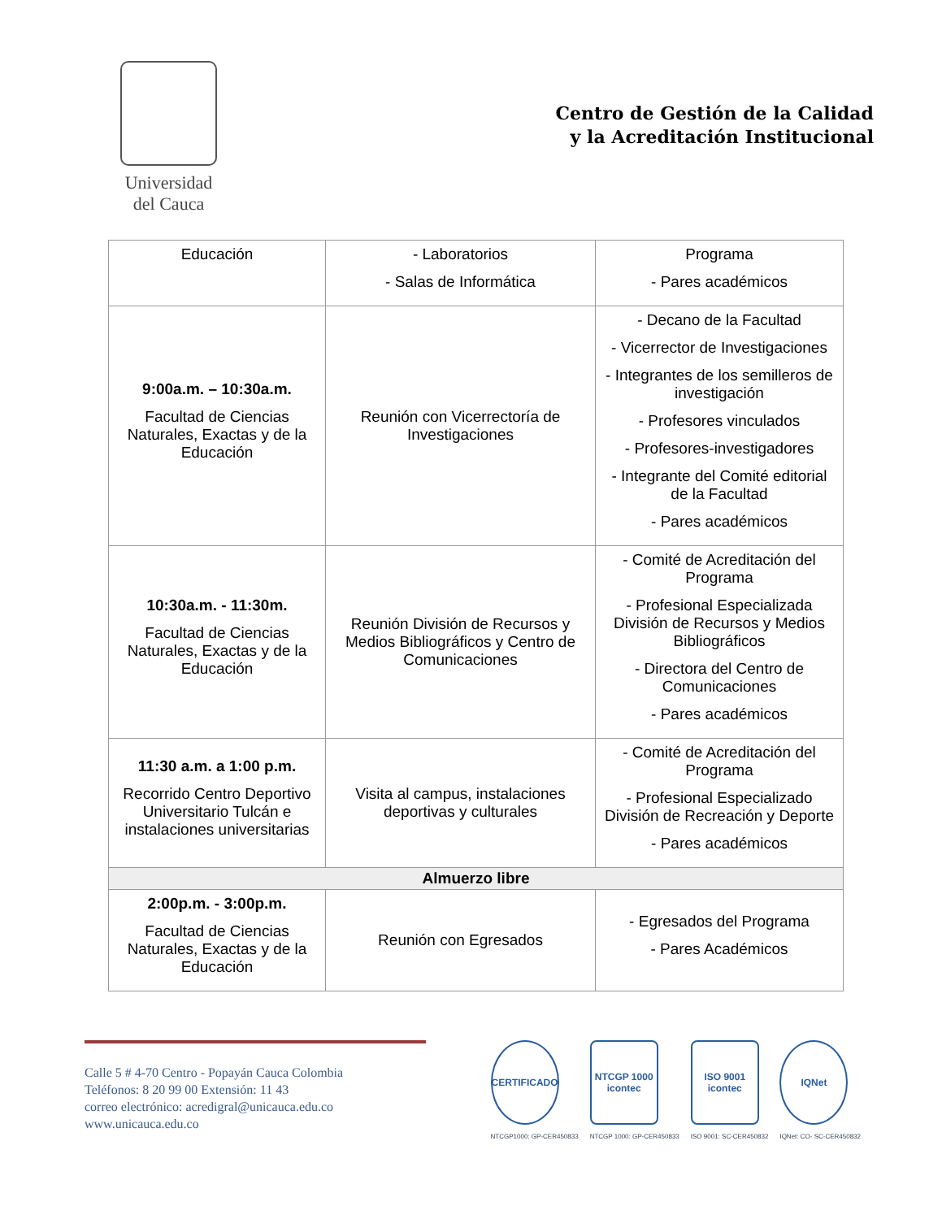Universidad
del Cauca
Centro de Gestión de la Calidad
y la Acreditación Institucional
| Educación | - Laboratorios - Salas de Informática | Programa - Pares académicos |
| 9:00a.m. – 10:30a.m. Facultad de Ciencias Naturales, Exactas y de la Educación | Reunión con Vicerrectoría de Investigaciones | - Decano de la Facultad - Vicerrector de Investigaciones - Integrantes de los semilleros de investigación - Profesores vinculados - Profesores-investigadores - Integrante del Comité editorial de la Facultad - Pares académicos |
| 10:30a.m. - 11:30m. Facultad de Ciencias Naturales, Exactas y de la Educación | Reunión División de Recursos y Medios Bibliográficos y Centro de Comunicaciones | - Comité de Acreditación del Programa - Profesional Especializada División de Recursos y Medios Bibliográficos - Directora del Centro de Comunicaciones - Pares académicos |
| 11:30 a.m. a 1:00 p.m. Recorrido Centro Deportivo Universitario Tulcán e instalaciones universitarias | Visita al campus, instalaciones deportivas y culturales | - Comité de Acreditación del Programa - Profesional Especializado División de Recreación y Deporte - Pares académicos |
| Almuerzo libre | | |
| 2:00p.m. - 3:00p.m. Facultad de Ciencias Naturales, Exactas y de la Educación | Reunión con Egresados | - Egresados del Programa - Pares Académicos |
Calle 5 # 4-70 Centro - Popayán Cauca Colombia
Teléfonos: 8 20 99 00 Extensión: 11 43
correo electrónico: acredigral@unicauca.edu.co
www.unicauca.edu.co
CERTIFICADO
NTCGP1000: GP-CER450833
NTCGP 1000 icontec
NTCGP 1000: GP-CER450833
ISO 9001 icontec
ISO 9001: SC-CER450832
IQNet
IQNet: CO- SC-CER450832